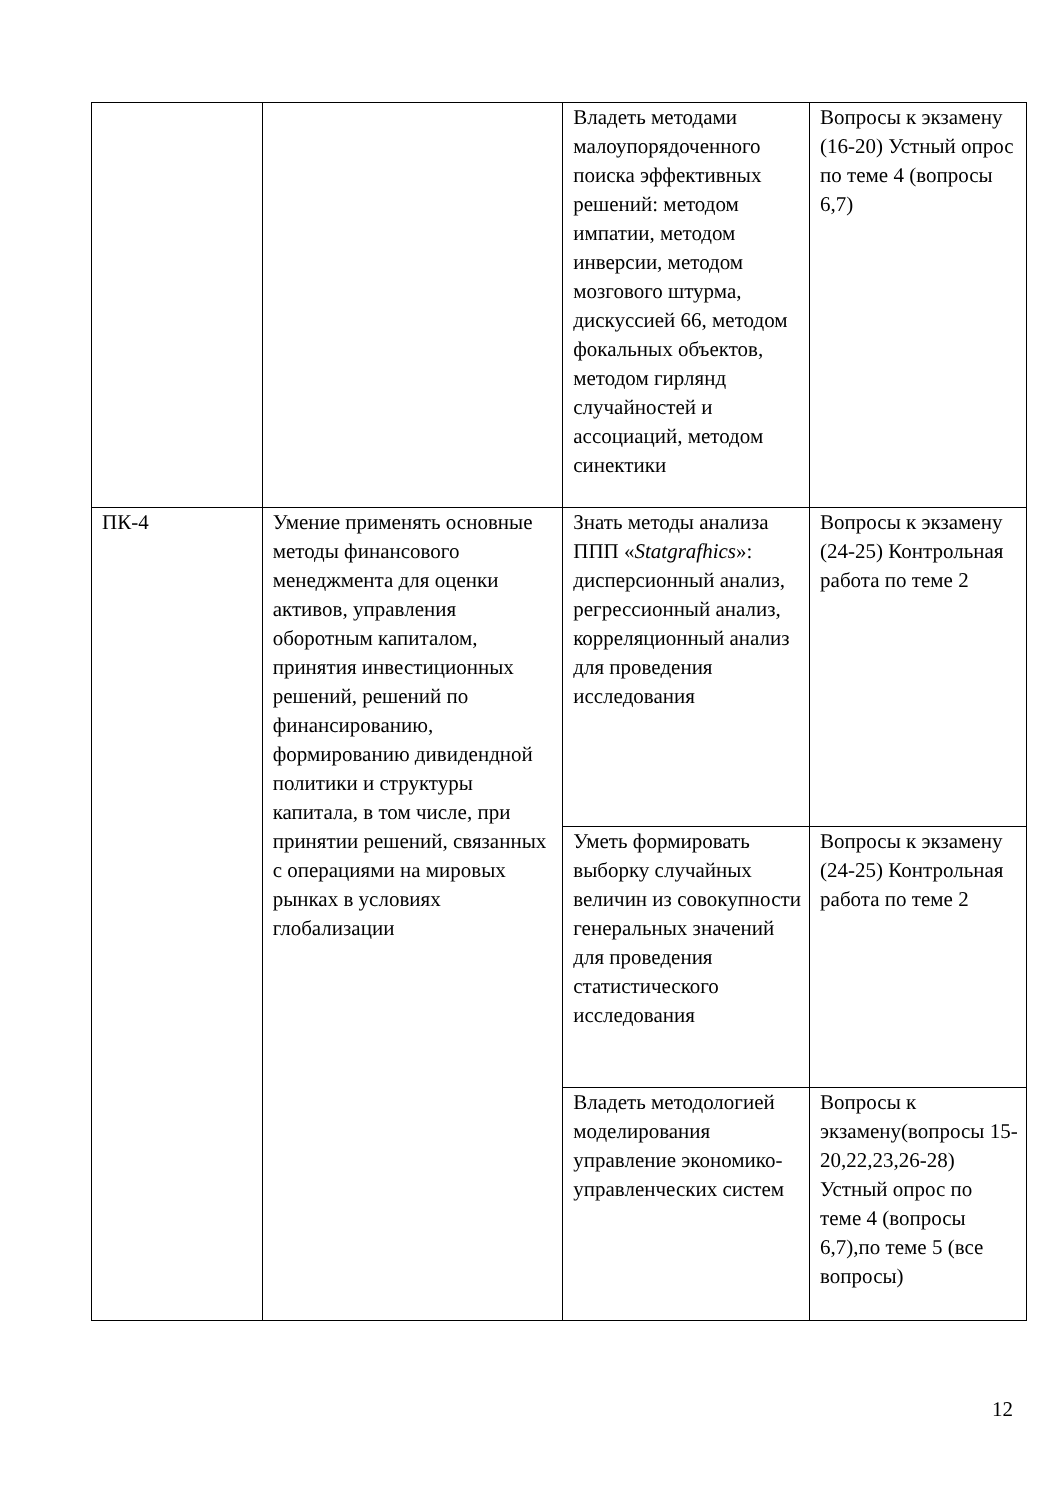| | | Владеть методами малоупорядоченного поиска эффективных решений: методом импатии, методом инверсии, методом мозгового штурма, дискуссией 66, методом фокальных объектов, методом гирлянд случайностей и ассоциаций, методом синектики | Вопросы к экзамену (16-20) Устный опрос по теме 4 (вопросы 6,7) |
| ПК-4 | Умение применять основные методы финансового менеджмента для оценки активов, управления оборотным капиталом, принятия инвестиционных решений, решений по финансированию, формированию дивидендной политики и структуры капитала, в том числе, при принятии решений, связанных с операциями на мировых рынках в условиях глобализации | Знать методы анализа ППП « Statgrafhics »: дисперсионный анализ, регрессионный анализ, корреляционный анализ для проведения исследования | Вопросы к экзамену (24-25) Контрольная работа по теме 2 |
| | | Уметь формировать выборку случайных величин из совокупности генеральных значений для проведения статистического исследования | Вопросы к экзамену (24-25) Контрольная работа по теме 2 |
| | | Владеть методологией моделирования управление экономико-управленческих систем | Вопросы к экзамену(вопросы 15-20,22,23,26-28) Устный опрос по теме 4 (вопросы 6,7),по теме 5 (все вопросы) |
12